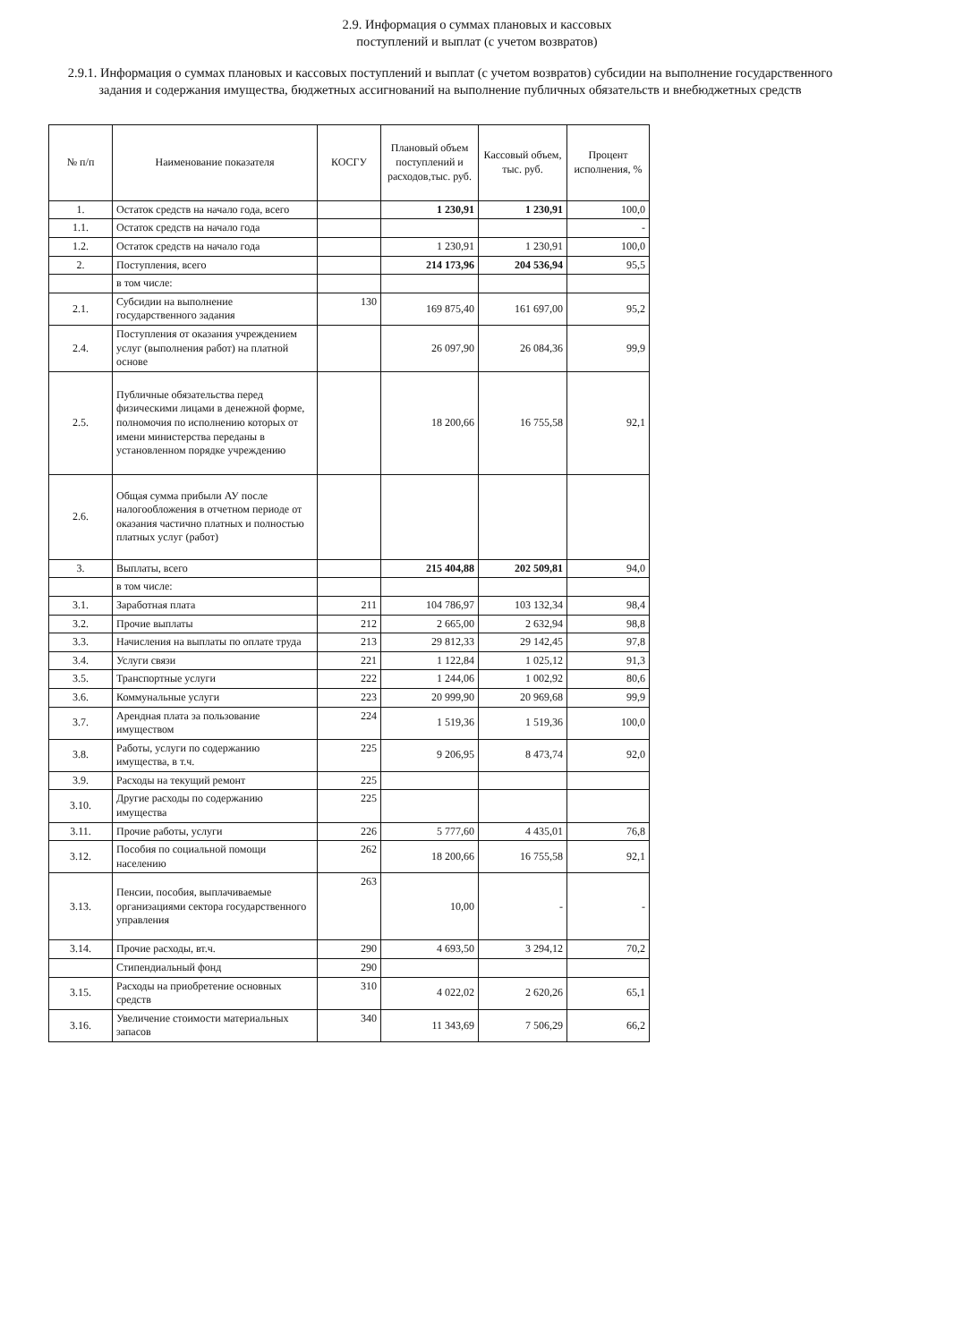2.9. Информация о суммах плановых и кассовых
поступлений и выплат (с учетом возвратов)
2.9.1. Информация о суммах плановых и кассовых поступлений и выплат (с учетом возвратов) субсидии на выполнение государственного задания и содержания имущества, бюджетных ассигнований на выполнение публичных обязательств и внебюджетных средств
| № п/п | Наименование показателя | КОСГУ | Плановый объем поступлений и расходов,тыс. руб. | Кассовый объем, тыс. руб. | Процент исполнения, % |
| --- | --- | --- | --- | --- | --- |
| 1. | Остаток средств на начало года, всего | | 1 230,91 | 1 230,91 | 100,0 |
| 1.1. | Остаток средств на начало года | | | | - |
| 1.2. | Остаток средств на начало года | | 1 230,91 | 1 230,91 | 100,0 |
| 2. | Поступления, всего | | 214 173,96 | 204 536,94 | 95,5 |
| | в том числе: | | | | |
| 2.1. | Субсидии на выполнение государственного задания | 130 | 169 875,40 | 161 697,00 | 95,2 |
| 2.4. | Поступления от оказания учреждением услуг (выполнения работ) на платной основе | | 26 097,90 | 26 084,36 | 99,9 |
| 2.5. | Публичные обязательства перед физическими лицами в денежной форме, полномочия по исполнению которых от имени министерства переданы в установленном порядке учреждению | | 18 200,66 | 16 755,58 | 92,1 |
| 2.6. | Общая сумма прибыли АУ после налогообложения в отчетном периоде от оказания частично платных и полностью платных услуг (работ) | | | | |
| 3. | Выплаты, всего | | 215 404,88 | 202 509,81 | 94,0 |
| | в том числе: | | | | |
| 3.1. | Заработная плата | 211 | 104 786,97 | 103 132,34 | 98,4 |
| 3.2. | Прочие выплаты | 212 | 2 665,00 | 2 632,94 | 98,8 |
| 3.3. | Начисления на выплаты по оплате труда | 213 | 29 812,33 | 29 142,45 | 97,8 |
| 3.4. | Услуги связи | 221 | 1 122,84 | 1 025,12 | 91,3 |
| 3.5. | Транспортные услуги | 222 | 1 244,06 | 1 002,92 | 80,6 |
| 3.6. | Коммунальные услуги | 223 | 20 999,90 | 20 969,68 | 99,9 |
| 3.7. | Арендная плата за пользование имуществом | 224 | 1 519,36 | 1 519,36 | 100,0 |
| 3.8. | Работы, услуги по содержанию имущества, в т.ч. | 225 | 9 206,95 | 8 473,74 | 92,0 |
| 3.9. | Расходы на текущий ремонт | 225 | | | |
| 3.10. | Другие расходы по содержанию имущества | 225 | | | |
| 3.11. | Прочие работы, услуги | 226 | 5 777,60 | 4 435,01 | 76,8 |
| 3.12. | Пособия по социальной помощи населению | 262 | 18 200,66 | 16 755,58 | 92,1 |
| 3.13. | Пенсии, пособия, выплачиваемые организациями сектора государственного управления | 263 | 10,00 | - | - |
| 3.14. | Прочие расходы, вт.ч. | 290 | 4 693,50 | 3 294,12 | 70,2 |
| | Стипендиальный фонд | 290 | | | |
| 3.15. | Расходы на приобретение основных средств | 310 | 4 022,02 | 2 620,26 | 65,1 |
| 3.16. | Увеличение стоимости материальных запасов | 340 | 11 343,69 | 7 506,29 | 66,2 |